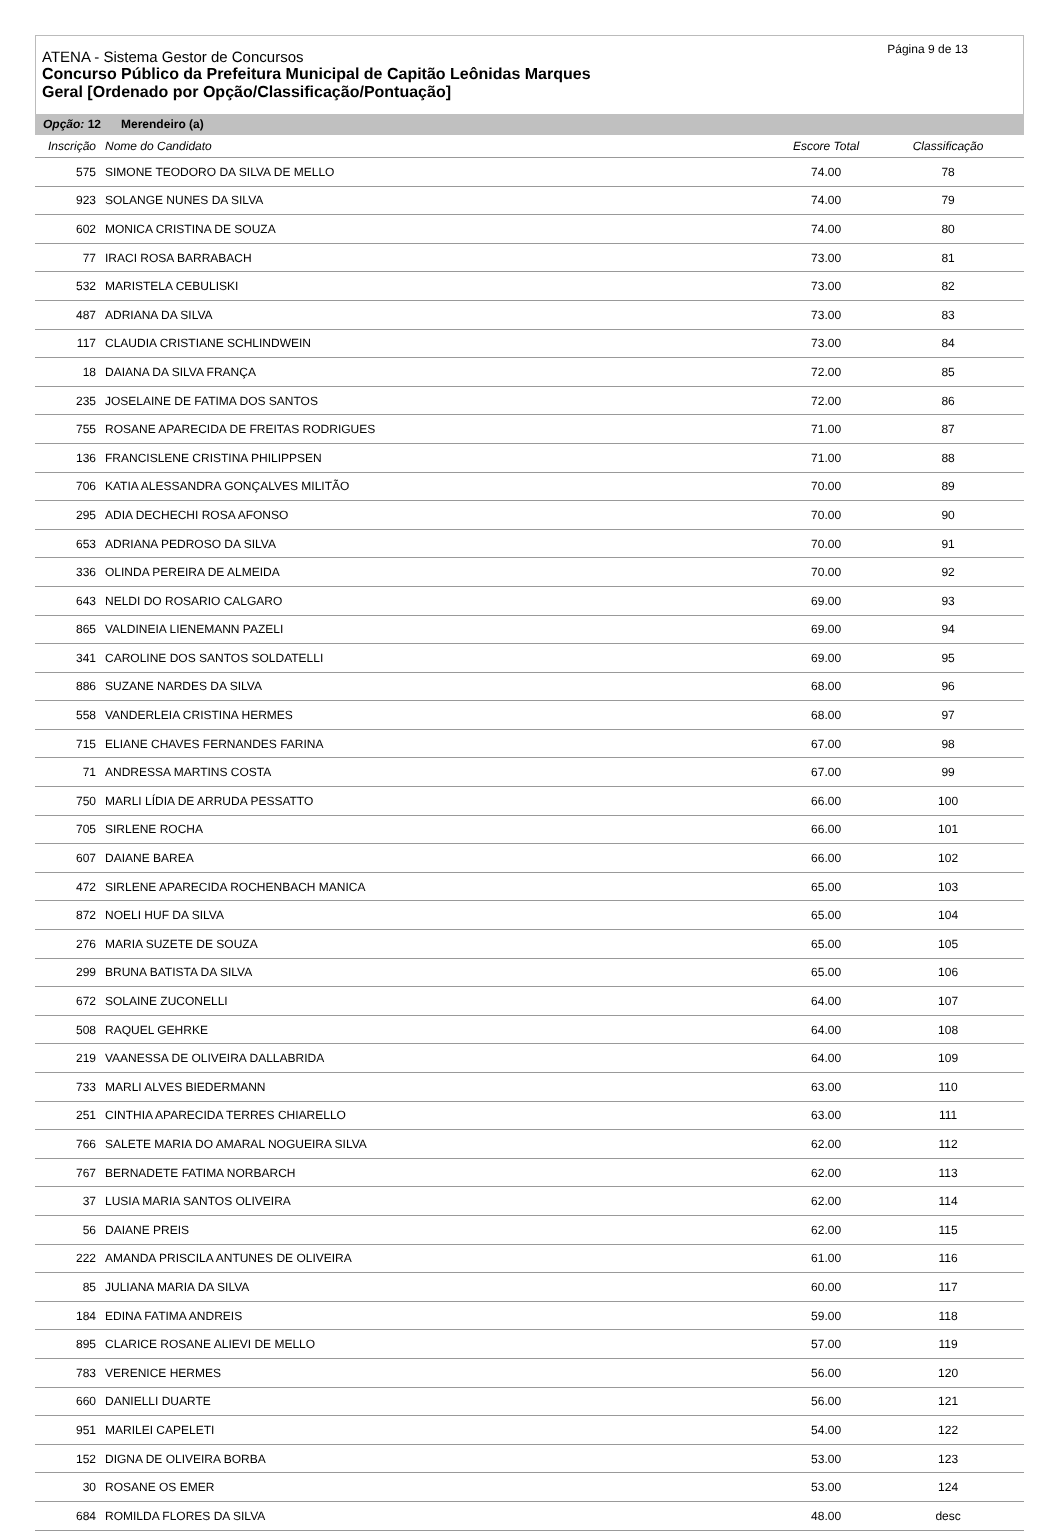Página 9 de 13
ATENA - Sistema Gestor de Concursos
Concurso Público da Prefeitura Municipal de Capitão Leônidas Marques
Geral [Ordenado por Opção/Classificação/Pontuação]
Opção: 12 Merendeiro (a)
| Inscrição | Nome do Candidato | Escore Total | Classificação | |
| --- | --- | --- | --- | --- |
| 575 | SIMONE TEODORO DA SILVA DE MELLO | 74.00 | 78 | |
| 923 | SOLANGE NUNES DA SILVA | 74.00 | 79 | |
| 602 | MONICA CRISTINA DE SOUZA | 74.00 | 80 | |
| 77 | IRACI ROSA BARRABACH | 73.00 | 81 | |
| 532 | MARISTELA CEBULISKI | 73.00 | 82 | |
| 487 | ADRIANA DA SILVA | 73.00 | 83 | |
| 117 | CLAUDIA CRISTIANE SCHLINDWEIN | 73.00 | 84 | |
| 18 | DAIANA DA SILVA FRANÇA | 72.00 | 85 | |
| 235 | JOSELAINE DE FATIMA DOS SANTOS | 72.00 | 86 | |
| 755 | ROSANE APARECIDA DE FREITAS RODRIGUES | 71.00 | 87 | |
| 136 | FRANCISLENE CRISTINA PHILIPPSEN | 71.00 | 88 | |
| 706 | KATIA ALESSANDRA GONÇALVES MILITÃO | 70.00 | 89 | |
| 295 | ADIA DECHECHI ROSA AFONSO | 70.00 | 90 | |
| 653 | ADRIANA PEDROSO DA SILVA | 70.00 | 91 | |
| 336 | OLINDA PEREIRA DE ALMEIDA | 70.00 | 92 | |
| 643 | NELDI DO ROSARIO CALGARO | 69.00 | 93 | |
| 865 | VALDINEIA LIENEMANN PAZELI | 69.00 | 94 | |
| 341 | CAROLINE DOS SANTOS SOLDATELLI | 69.00 | 95 | |
| 886 | SUZANE NARDES DA SILVA | 68.00 | 96 | |
| 558 | VANDERLEIA CRISTINA HERMES | 68.00 | 97 | |
| 715 | ELIANE CHAVES FERNANDES FARINA | 67.00 | 98 | |
| 71 | ANDRESSA MARTINS COSTA | 67.00 | 99 | |
| 750 | MARLI LÍDIA DE ARRUDA PESSATTO | 66.00 | 100 | |
| 705 | SIRLENE ROCHA | 66.00 | 101 | |
| 607 | DAIANE BAREA | 66.00 | 102 | |
| 472 | SIRLENE APARECIDA ROCHENBACH MANICA | 65.00 | 103 | |
| 872 | NOELI HUF DA SILVA | 65.00 | 104 | |
| 276 | MARIA SUZETE DE SOUZA | 65.00 | 105 | |
| 299 | BRUNA BATISTA DA SILVA | 65.00 | 106 | |
| 672 | SOLAINE ZUCONELLI | 64.00 | 107 | |
| 508 | RAQUEL GEHRKE | 64.00 | 108 | |
| 219 | VAANESSA DE OLIVEIRA DALLABRIDA | 64.00 | 109 | |
| 733 | MARLI ALVES BIEDERMANN | 63.00 | 110 | |
| 251 | CINTHIA APARECIDA TERRES CHIARELLO | 63.00 | 111 | |
| 766 | SALETE MARIA DO AMARAL NOGUEIRA SILVA | 62.00 | 112 | |
| 767 | BERNADETE FATIMA NORBARCH | 62.00 | 113 | |
| 37 | LUSIA MARIA SANTOS OLIVEIRA | 62.00 | 114 | |
| 56 | DAIANE PREIS | 62.00 | 115 | |
| 222 | AMANDA PRISCILA ANTUNES DE OLIVEIRA | 61.00 | 116 | |
| 85 | JULIANA MARIA DA SILVA | 60.00 | 117 | |
| 184 | EDINA FATIMA ANDREIS | 59.00 | 118 | |
| 895 | CLARICE ROSANE ALIEVI DE MELLO | 57.00 | 119 | |
| 783 | VERENICE HERMES | 56.00 | 120 | |
| 660 | DANIELLI DUARTE | 56.00 | 121 | |
| 951 | MARILEI CAPELETI | 54.00 | 122 | |
| 152 | DIGNA DE OLIVEIRA BORBA | 53.00 | 123 | |
| 30 | ROSANE OS EMER | 53.00 | 124 | |
| 684 | ROMILDA FLORES DA SILVA | 48.00 | desc | |